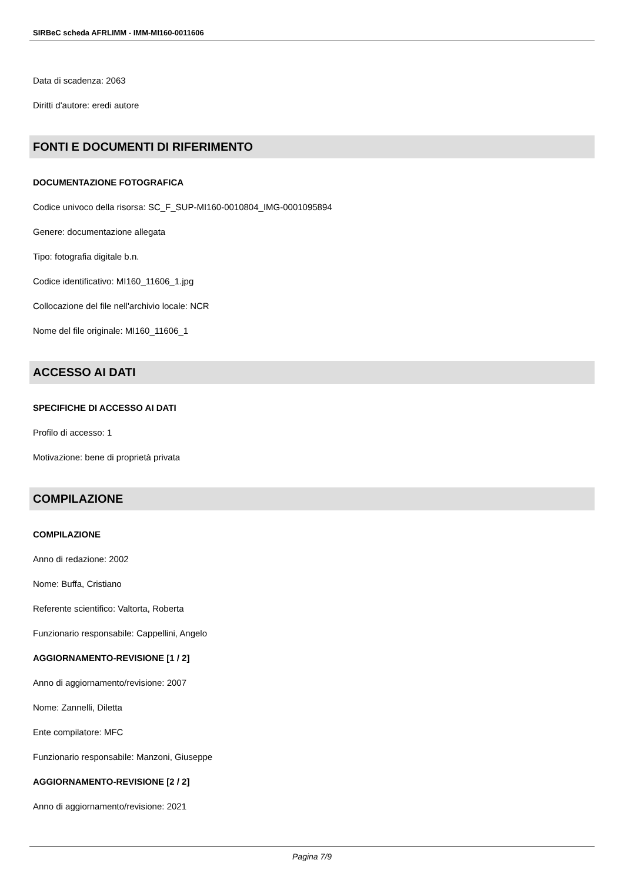SIRBeC scheda AFRLIMM - IMM-MI160-0011606
Data di scadenza: 2063
Diritti d'autore: eredi autore
FONTI E DOCUMENTI DI RIFERIMENTO
DOCUMENTAZIONE FOTOGRAFICA
Codice univoco della risorsa: SC_F_SUP-MI160-0010804_IMG-0001095894
Genere: documentazione allegata
Tipo: fotografia digitale b.n.
Codice identificativo: MI160_11606_1.jpg
Collocazione del file nell'archivio locale: NCR
Nome del file originale: MI160_11606_1
ACCESSO AI DATI
SPECIFICHE DI ACCESSO AI DATI
Profilo di accesso: 1
Motivazione: bene di proprietà privata
COMPILAZIONE
COMPILAZIONE
Anno di redazione: 2002
Nome: Buffa, Cristiano
Referente scientifico: Valtorta, Roberta
Funzionario responsabile: Cappellini, Angelo
AGGIORNAMENTO-REVISIONE [1 / 2]
Anno di aggiornamento/revisione: 2007
Nome: Zannelli, Diletta
Ente compilatore: MFC
Funzionario responsabile: Manzoni, Giuseppe
AGGIORNAMENTO-REVISIONE [2 / 2]
Anno di aggiornamento/revisione: 2021
Pagina 7/9